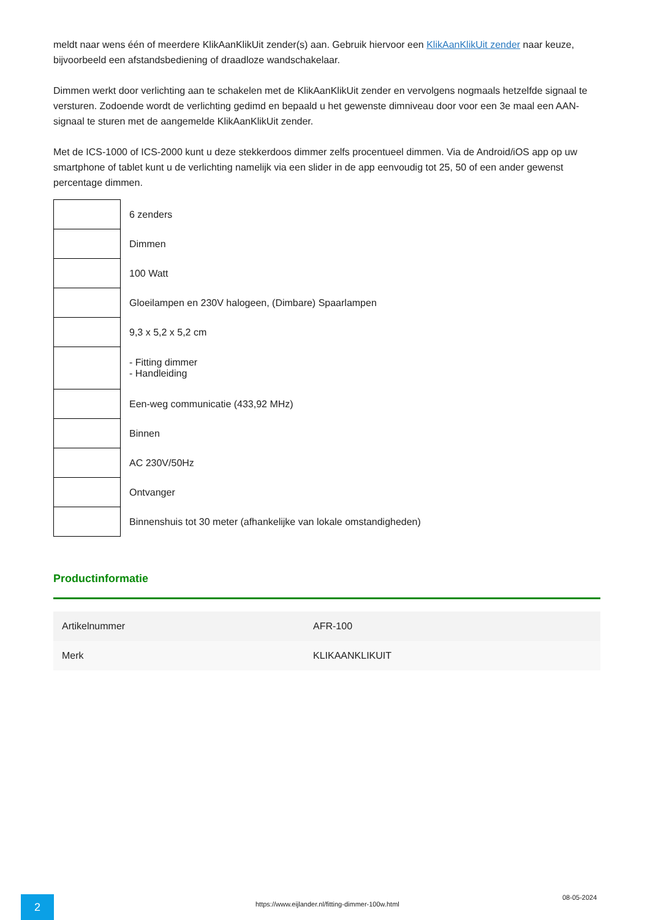meldt naar wens één of meerdere KlikAanKlikUit zender(s) aan. Gebruik hiervoor een KlikAanKlikUit zender naar keuze, bijvoorbeeld een afstandsbediening of draadloze wandschakelaar.
Dimmen werkt door verlichting aan te schakelen met de KlikAanKlikUit zender en vervolgens nogmaals hetzelfde signaal te versturen. Zodoende wordt de verlichting gedimd en bepaald u het gewenste dimniveau door voor een 3e maal een AAN-signaal te sturen met de aangemelde KlikAanKlikUit zender.
Met de ICS-1000 of ICS-2000 kunt u deze stekkerdoos dimmer zelfs procentueel dimmen. Via de Android/iOS app op uw smartphone of tablet kunt u de verlichting namelijk via een slider in de app eenvoudig tot 25, 50 of een ander gewenst percentage dimmen.
| | 6 zenders |
| | Dimmen |
| | 100 Watt |
| | Gloeilampen en 230V halogeen, (Dimbare) Spaarlampen |
| | 9,3 x 5,2 x 5,2 cm |
| | - Fitting dimmer - Handleiding |
| | Een-weg communicatie (433,92 MHz) |
| | Binnen |
| | AC 230V/50Hz |
| | Ontvanger |
| | Binnenshuis tot 30 meter (afhankelijke van lokale omstandigheden) |
Productinformatie
| Artikelnummer | AFR-100 |
| Merk | KLIKAANKLIKUIT |
2
https://www.eijlander.nl/fitting-dimmer-100w.html
08-05-2024